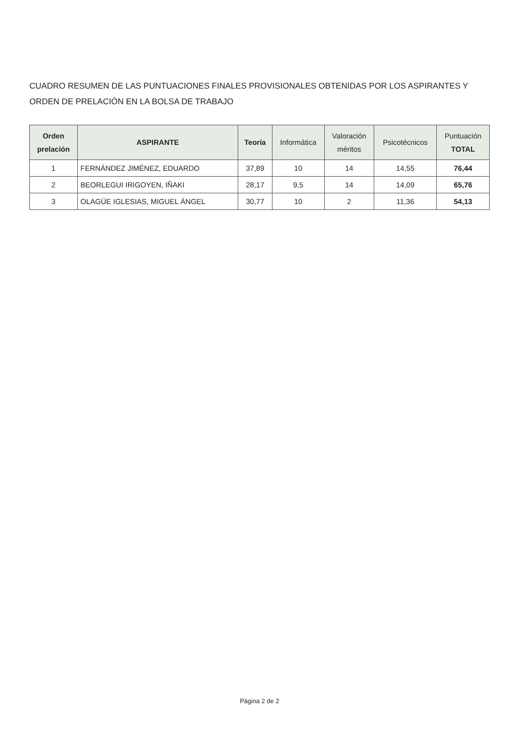CUADRO RESUMEN DE LAS PUNTUACIONES FINALES PROVISIONALES OBTENIDAS POR LOS ASPIRANTES Y ORDEN DE PRELACIÓN EN LA BOLSA DE TRABAJO
| Orden prelación | ASPIRANTE | Teoría | Informática | Valoración méritos | Psicotécnicos | Puntuación TOTAL |
| --- | --- | --- | --- | --- | --- | --- |
| 1 | FERNÁNDEZ JIMÉNEZ, EDUARDO | 37,89 | 10 | 14 | 14,55 | 76,44 |
| 2 | BEORLEGUI IRIGOYEN, IÑAKI | 28,17 | 9,5 | 14 | 14,09 | 65,76 |
| 3 | OLAGÜE IGLESIAS, MIGUEL ÁNGEL | 30,77 | 10 | 2 | 11,36 | 54,13 |
Página 2 de 2